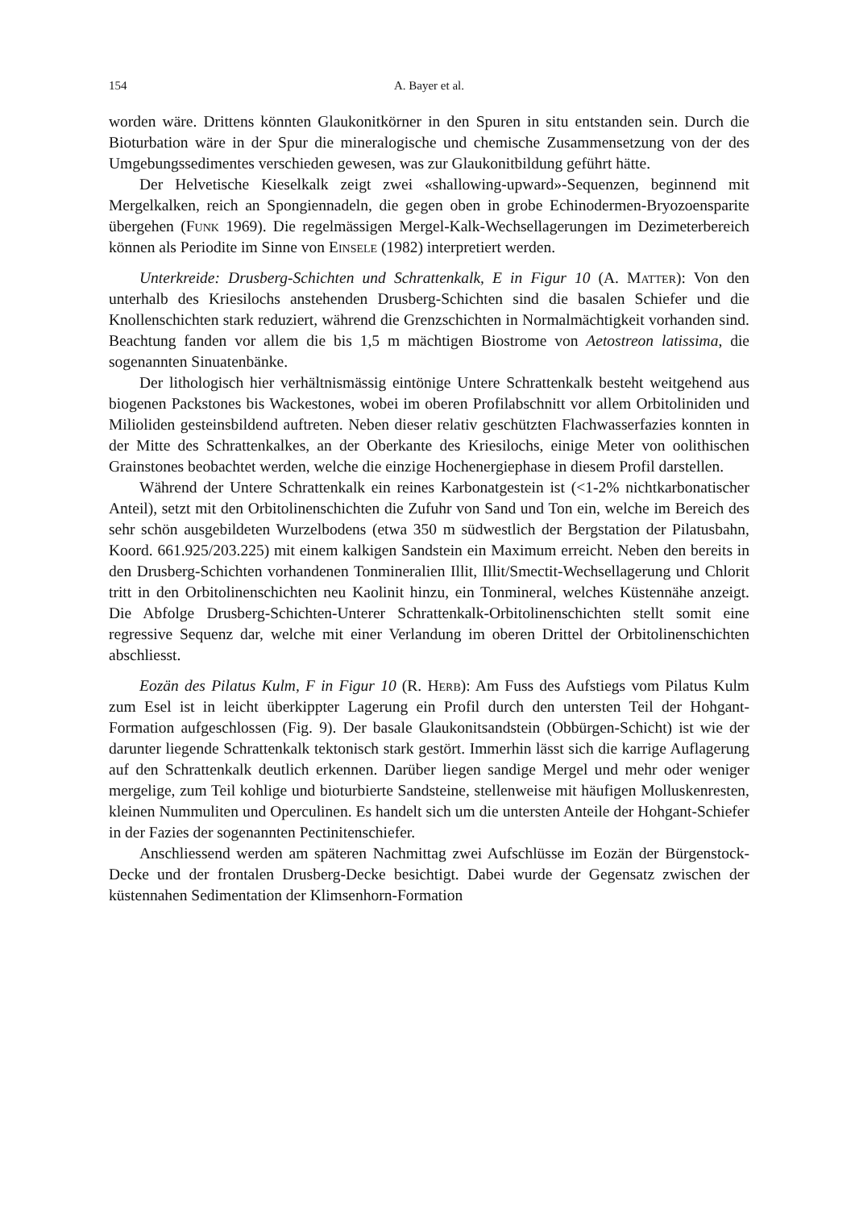154 A. Bayer et al.
worden wäre. Drittens könnten Glaukonitkörner in den Spuren in situ entstanden sein. Durch die Bioturbation wäre in der Spur die mineralogische und chemische Zusammensetzung von der des Umgebungssedimentes verschieden gewesen, was zur Glaukonitbildung geführt hätte.
Der Helvetische Kieselkalk zeigt zwei «shallowing-upward»-Sequenzen, beginnend mit Mergelkalken, reich an Spongiennadeln, die gegen oben in grobe Echinodermen-Bryozoensparite übergehen (Funk 1969). Die regelmässigen Mergel-Kalk-Wechsellagerungen im Dezimeterbereich können als Periodite im Sinne von Einsele (1982) interpretiert werden.
Unterkreide: Drusberg-Schichten und Schrattenkalk, E in Figur 10 (A. Matter): Von den unterhalb des Kriesilochs anstehenden Drusberg-Schichten sind die basalen Schiefer und die Knollenschichten stark reduziert, während die Grenzschichten in Normalmächtigkeit vorhanden sind. Beachtung fanden vor allem die bis 1,5 m mächtigen Biostrome von Aetostreon latissima, die sogenannten Sinuatenbänke.
Der lithologisch hier verhältnismässig eintönige Untere Schrattenkalk besteht weitgehend aus biogenen Packstones bis Wackestones, wobei im oberen Profilabschnitt vor allem Orbitoliniden und Milioliden gesteinsbildend auftreten. Neben dieser relativ geschützten Flachwasserfazies konnten in der Mitte des Schrattenkalkes, an der Oberkante des Kriesilochs, einige Meter von oolithischen Grainstones beobachtet werden, welche die einzige Hochenergiephase in diesem Profil darstellen.
Während der Untere Schrattenkalk ein reines Karbonatgestein ist (<1-2% nichtkarbonatischer Anteil), setzt mit den Orbitolinenschichten die Zufuhr von Sand und Ton ein, welche im Bereich des sehr schön ausgebildeten Wurzelbodens (etwa 350 m südwestlich der Bergstation der Pilatusbahn, Koord. 661.925/203.225) mit einem kalkigen Sandstein ein Maximum erreicht. Neben den bereits in den Drusberg-Schichten vorhandenen Tonmineralien Illit, Illit/Smectit-Wechsellagerung und Chlorit tritt in den Orbitolinenschichten neu Kaolinit hinzu, ein Tonmineral, welches Küstennähe anzeigt. Die Abfolge Drusberg-Schichten-Unterer Schrattenkalk-Orbitolinenschichten stellt somit eine regressive Sequenz dar, welche mit einer Verlandung im oberen Drittel der Orbitolinenschichten abschliesst.
Eozän des Pilatus Kulm, F in Figur 10 (R. Herb): Am Fuss des Aufstiegs vom Pilatus Kulm zum Esel ist in leicht überkippter Lagerung ein Profil durch den untersten Teil der Hohgant-Formation aufgeschlossen (Fig. 9). Der basale Glaukonitsandstein (Obbürgen-Schicht) ist wie der darunter liegende Schrattenkalk tektonisch stark gestört. Immerhin lässt sich die karrige Auflagerung auf den Schrattenkalk deutlich erkennen. Darüber liegen sandige Mergel und mehr oder weniger mergelige, zum Teil kohlige und bioturbierte Sandsteine, stellenweise mit häufigen Molluskenresten, kleinen Nummuliten und Operculinen. Es handelt sich um die untersten Anteile der Hohgant-Schiefer in der Fazies der sogenannten Pectinitenschiefer.
Anschliessend werden am späteren Nachmittag zwei Aufschlüsse im Eozän der Bürgenstock-Decke und der frontalen Drusberg-Decke besichtigt. Dabei wurde der Gegensatz zwischen der küstennahen Sedimentation der Klimsenhorn-Formation